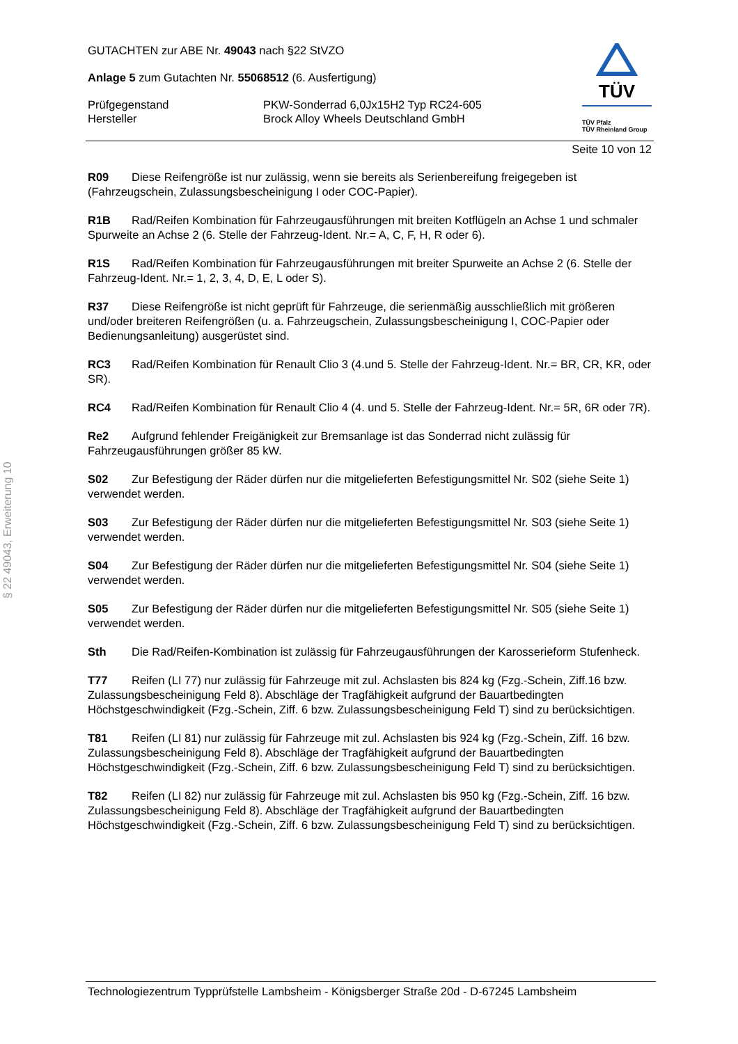§ 22 49043, Erweiterung 10
TÜV
TÜV Pfalz
TÜV Rheinland Group
GUTACHTEN zur ABE Nr. 49043 nach §22 StVZO
Anlage 5 zum Gutachten Nr. 55068512 (6. Ausfertigung)
Prüfgegenstand PKW-Sonderrad 6,0Jx15H2 Typ RC24-605
Hersteller Brock Alloy Wheels Deutschland GmbH
Seite 10 von 12
R09 Diese Reifengröße ist nur zulässig, wenn sie bereits als Serienbereifung freigegeben ist (Fahrzeugschein, Zulassungsbescheinigung I oder COC-Papier).
R1B Rad/Reifen Kombination für Fahrzeugausführungen mit breiten Kotflügeln an Achse 1 und schmaler Spurweite an Achse 2 (6. Stelle der Fahrzeug-Ident. Nr.= A, C, F, H, R oder 6).
R1S Rad/Reifen Kombination für Fahrzeugausführungen mit breiter Spurweite an Achse 2 (6. Stelle der Fahrzeug-Ident. Nr.= 1, 2, 3, 4, D, E, L oder S).
R37 Diese Reifengröße ist nicht geprüft für Fahrzeuge, die serienmäßig ausschließlich mit größeren und/oder breiteren Reifengrößen (u. a. Fahrzeugschein, Zulassungsbescheinigung I, COC-Papier oder Bedienungsanleitung) ausgerüstet sind.
RC3 Rad/Reifen Kombination für Renault Clio 3 (4.und 5. Stelle der Fahrzeug-Ident. Nr.= BR, CR, KR, oder SR).
RC4 Rad/Reifen Kombination für Renault Clio 4 (4. und 5. Stelle der Fahrzeug-Ident. Nr.= 5R, 6R oder 7R).
Re2 Aufgrund fehlender Freigänigkeit zur Bremsanlage ist das Sonderrad nicht zulässig für Fahrzeugausführungen größer 85 kW.
S02 Zur Befestigung der Räder dürfen nur die mitgelieferten Befestigungsmittel Nr. S02 (siehe Seite 1) verwendet werden.
S03 Zur Befestigung der Räder dürfen nur die mitgelieferten Befestigungsmittel Nr. S03 (siehe Seite 1) verwendet werden.
S04 Zur Befestigung der Räder dürfen nur die mitgelieferten Befestigungsmittel Nr. S04 (siehe Seite 1) verwendet werden.
S05 Zur Befestigung der Räder dürfen nur die mitgelieferten Befestigungsmittel Nr. S05 (siehe Seite 1) verwendet werden.
Sth Die Rad/Reifen-Kombination ist zulässig für Fahrzeugausführungen der Karosserieform Stufenheck.
T77 Reifen (LI 77) nur zulässig für Fahrzeuge mit zul. Achslasten bis 824 kg (Fzg.-Schein, Ziff.16 bzw. Zulassungsbescheinigung Feld 8). Abschläge der Tragfähigkeit aufgrund der Bauartbedingten Höchstgeschwindigkeit (Fzg.-Schein, Ziff. 6 bzw. Zulassungsbescheinigung Feld T) sind zu berücksichtigen.
T81 Reifen (LI 81) nur zulässig für Fahrzeuge mit zul. Achslasten bis 924 kg (Fzg.-Schein, Ziff. 16 bzw. Zulassungsbescheinigung Feld 8). Abschläge der Tragfähigkeit aufgrund der Bauartbedingten Höchstgeschwindigkeit (Fzg.-Schein, Ziff. 6 bzw. Zulassungsbescheinigung Feld T) sind zu berücksichtigen.
T82 Reifen (LI 82) nur zulässig für Fahrzeuge mit zul. Achslasten bis 950 kg (Fzg.-Schein, Ziff. 16 bzw. Zulassungsbescheinigung Feld 8). Abschläge der Tragfähigkeit aufgrund der Bauartbedingten Höchstgeschwindigkeit (Fzg.-Schein, Ziff. 6 bzw. Zulassungsbescheinigung Feld T) sind zu berücksichtigen.
Technologiezentrum Typprüfstelle Lambsheim - Königsberger Straße 20d - D-67245 Lambsheim